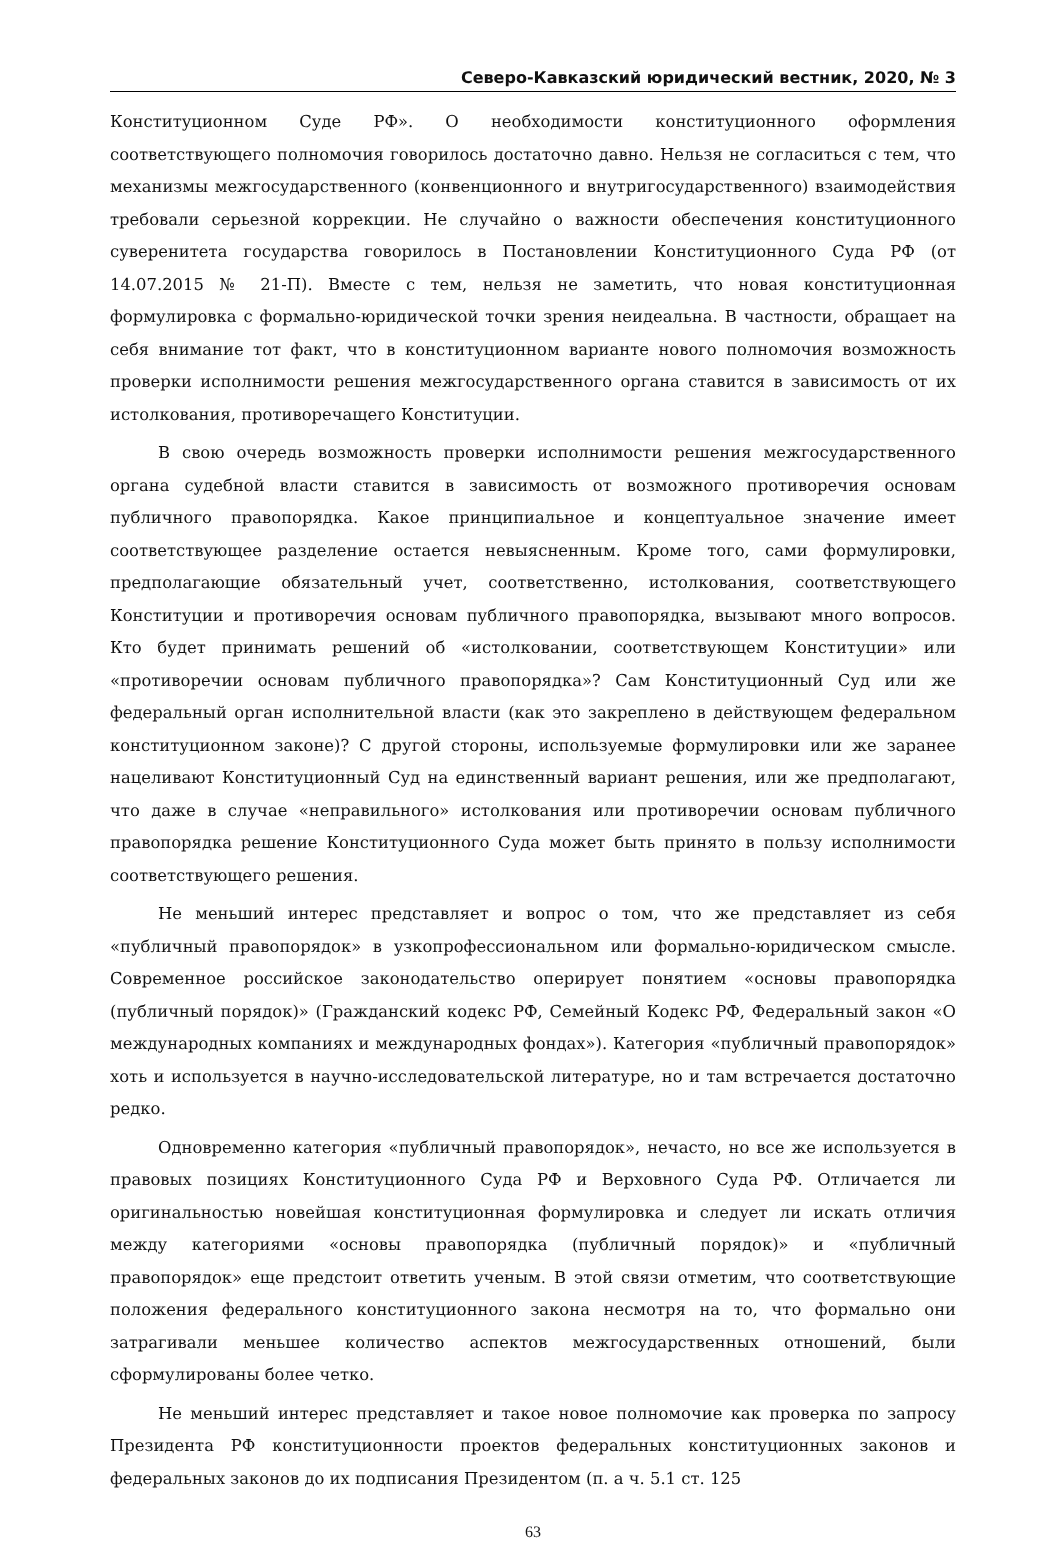Северо-Кавказский юридический вестник, 2020, № 3
Конституционном Суде РФ». О необходимости конституционного оформления соответствующего полномочия говорилось достаточно давно. Нельзя не согласиться с тем, что механизмы межгосударственного (конвенционного и внутригосударственного) взаимодействия требовали серьезной коррекции. Не случайно о важности обеспечения конституционного суверенитета государства говорилось в Постановлении Конституционного Суда РФ (от 14.07.2015 № 21-П). Вместе с тем, нельзя не заметить, что новая конституционная формулировка с формально-юридической точки зрения неидеальна. В частности, обращает на себя внимание тот факт, что в конституционном варианте нового полномочия возможность проверки исполнимости решения межгосударственного органа ставится в зависимость от их истолкования, противоречащего Конституции.
В свою очередь возможность проверки исполнимости решения межгосударственного органа судебной власти ставится в зависимость от возможного противоречия основам публичного правопорядка. Какое принципиальное и концептуальное значение имеет соответствующее разделение остается невыясненным. Кроме того, сами формулировки, предполагающие обязательный учет, соответственно, истолкования, соответствующего Конституции и противоречия основам публичного правопорядка, вызывают много вопросов. Кто будет принимать решений об «истолковании, соответствующем Конституции» или «противоречии основам публичного правопорядка»? Сам Конституционный Суд или же федеральный орган исполнительной власти (как это закреплено в действующем федеральном конституционном законе)? С другой стороны, используемые формулировки или же заранее нацеливают Конституционный Суд на единственный вариант решения, или же предполагают, что даже в случае «неправильного» истолкования или противоречии основам публичного правопорядка решение Конституционного Суда может быть принято в пользу исполнимости соответствующего решения.
Не меньший интерес представляет и вопрос о том, что же представляет из себя «публичный правопорядок» в узкопрофессиональном или формально-юридическом смысле. Современное российское законодательство оперирует понятием «основы правопорядка (публичный порядок)» (Гражданский кодекс РФ, Семейный Кодекс РФ, Федеральный закон «О международных компаниях и международных фондах»). Категория «публичный правопорядок» хоть и используется в научно-исследовательской литературе, но и там встречается достаточно редко.
Одновременно категория «публичный правопорядок», нечасто, но все же используется в правовых позициях Конституционного Суда РФ и Верховного Суда РФ. Отличается ли оригинальностью новейшая конституционная формулировка и следует ли искать отличия между категориями «основы правопорядка (публичный порядок)» и «публичный правопорядок» еще предстоит ответить ученым. В этой связи отметим, что соответствующие положения федерального конституционного закона несмотря на то, что формально они затрагивали меньшее количество аспектов межгосударственных отношений, были сформулированы более четко.
Не меньший интерес представляет и такое новое полномочие как проверка по запросу Президента РФ конституционности проектов федеральных конституционных законов и федеральных законов до их подписания Президентом (п. а ч. 5.1 ст. 125
63